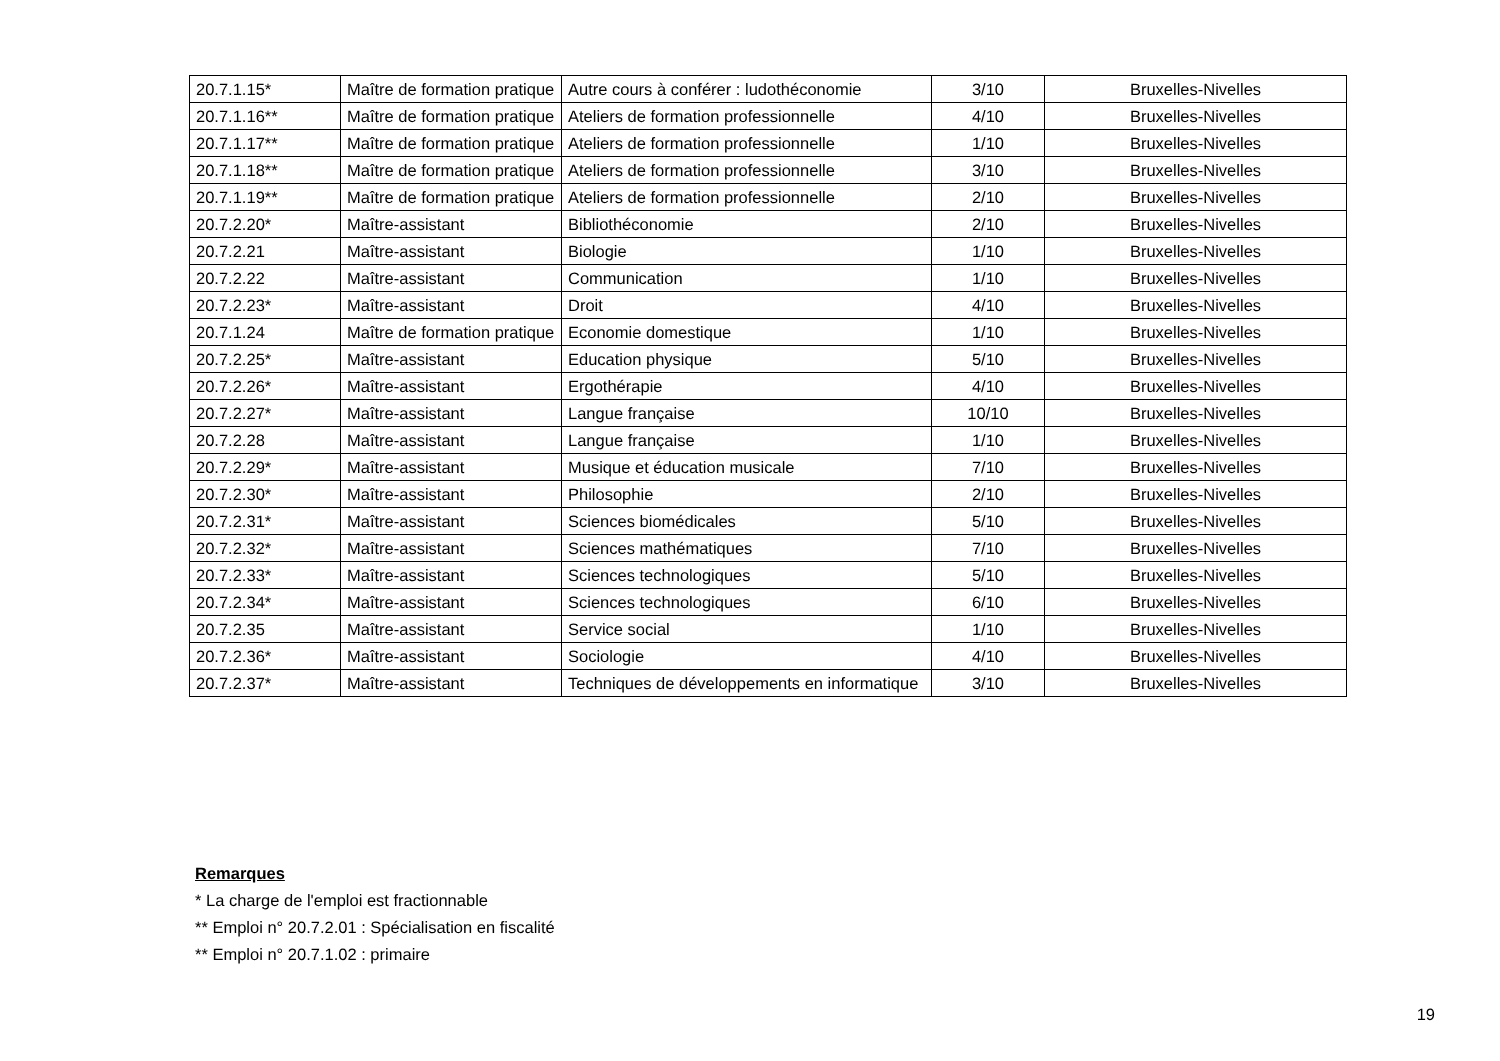| 20.7.1.15* | Maître de formation pratique | Autre cours à conférer : ludothéconomie | 3/10 | Bruxelles-Nivelles |
| 20.7.1.16** | Maître de formation pratique | Ateliers de formation professionnelle | 4/10 | Bruxelles-Nivelles |
| 20.7.1.17** | Maître de formation pratique | Ateliers de formation professionnelle | 1/10 | Bruxelles-Nivelles |
| 20.7.1.18** | Maître de formation pratique | Ateliers de formation professionnelle | 3/10 | Bruxelles-Nivelles |
| 20.7.1.19** | Maître de formation pratique | Ateliers de formation professionnelle | 2/10 | Bruxelles-Nivelles |
| 20.7.2.20* | Maître-assistant | Bibliothéconomie | 2/10 | Bruxelles-Nivelles |
| 20.7.2.21 | Maître-assistant | Biologie | 1/10 | Bruxelles-Nivelles |
| 20.7.2.22 | Maître-assistant | Communication | 1/10 | Bruxelles-Nivelles |
| 20.7.2.23* | Maître-assistant | Droit | 4/10 | Bruxelles-Nivelles |
| 20.7.1.24 | Maître de formation pratique | Economie domestique | 1/10 | Bruxelles-Nivelles |
| 20.7.2.25* | Maître-assistant | Education physique | 5/10 | Bruxelles-Nivelles |
| 20.7.2.26* | Maître-assistant | Ergothérapie | 4/10 | Bruxelles-Nivelles |
| 20.7.2.27* | Maître-assistant | Langue française | 10/10 | Bruxelles-Nivelles |
| 20.7.2.28 | Maître-assistant | Langue française | 1/10 | Bruxelles-Nivelles |
| 20.7.2.29* | Maître-assistant | Musique et éducation musicale | 7/10 | Bruxelles-Nivelles |
| 20.7.2.30* | Maître-assistant | Philosophie | 2/10 | Bruxelles-Nivelles |
| 20.7.2.31* | Maître-assistant | Sciences biomédicales | 5/10 | Bruxelles-Nivelles |
| 20.7.2.32* | Maître-assistant | Sciences mathématiques | 7/10 | Bruxelles-Nivelles |
| 20.7.2.33* | Maître-assistant | Sciences technologiques | 5/10 | Bruxelles-Nivelles |
| 20.7.2.34* | Maître-assistant | Sciences technologiques | 6/10 | Bruxelles-Nivelles |
| 20.7.2.35 | Maître-assistant | Service social | 1/10 | Bruxelles-Nivelles |
| 20.7.2.36* | Maître-assistant | Sociologie | 4/10 | Bruxelles-Nivelles |
| 20.7.2.37* | Maître-assistant | Techniques de développements en informatique | 3/10 | Bruxelles-Nivelles |
Remarques
* La charge de l'emploi est fractionnable
** Emploi n° 20.7.2.01 : Spécialisation en fiscalité
** Emploi n° 20.7.1.02 : primaire
19